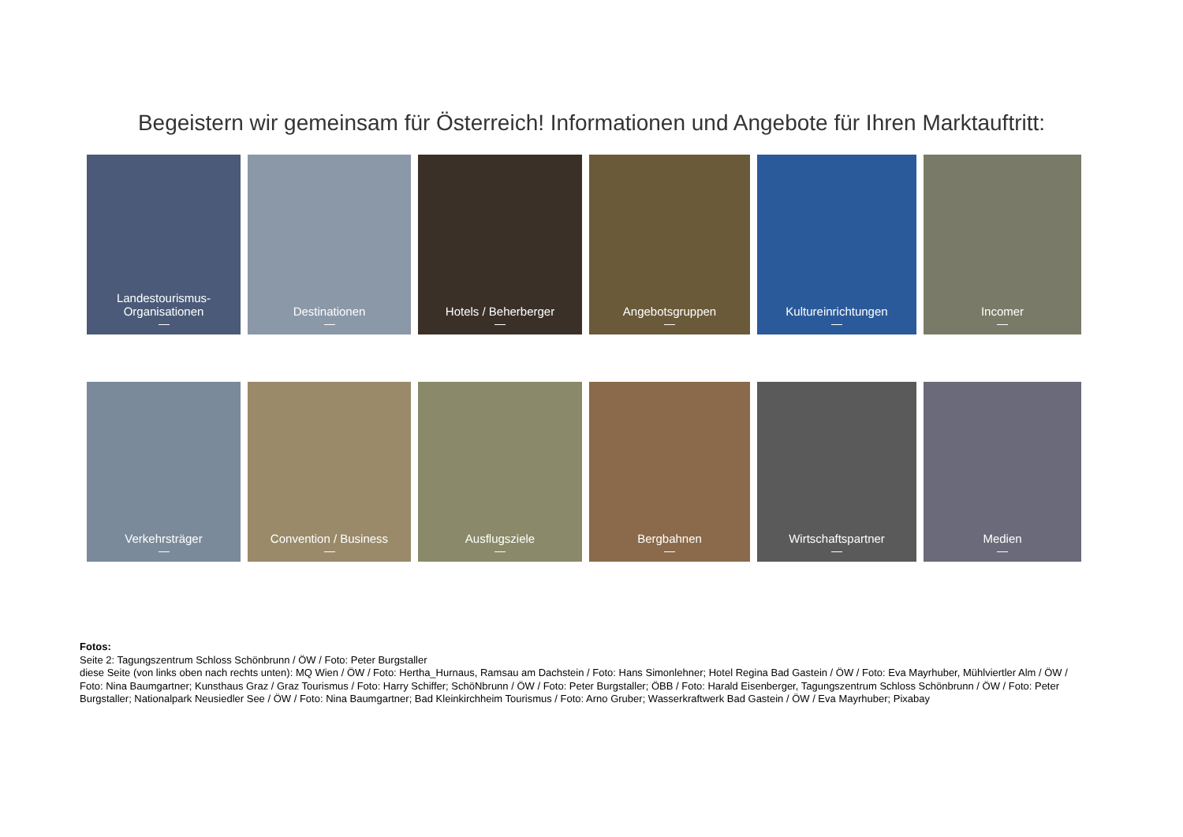Begeistern wir gemeinsam für Österreich! Informationen und Angebote für Ihren Marktauftritt:
Landestourismus-
Organisationen
Destinationen Hotels / Beherberger Angebotsgruppen Kultureinrichtungen Incomer
Verkehrsträger Convention / Business Ausflugsziele Bergbahnen Wirtschaftspartner Medien
Fotos:
Seite 2: Tagungszentrum Schloss Schönbrunn / ÖW / Foto: Peter Burgstaller
diese Seite (von links oben nach rechts unten): MQ Wien / ÖW / Foto: Hertha_Hurnaus, Ramsau am Dachstein / Foto: Hans Simonlehner; Hotel Regina Bad Gastein / ÖW / Foto: Eva Mayrhuber, Mühlviertler Alm / ÖW / Foto: Nina Baumgartner; Kunsthaus Graz / Graz Tourismus / Foto: Harry Schiffer; SchöNbrunn / ÖW / Foto: Peter Burgstaller; ÖBB / Foto: Harald Eisenberger, Tagungszentrum Schloss Schönbrunn / ÖW / Foto: Peter Burgstaller; Nationalpark Neusiedler See / ÖW / Foto: Nina Baumgartner; Bad Kleinkirchheim Tourismus / Foto: Arno Gruber; Wasserkraftwerk Bad Gastein / ÖW / Eva Mayrhuber; Pixabay